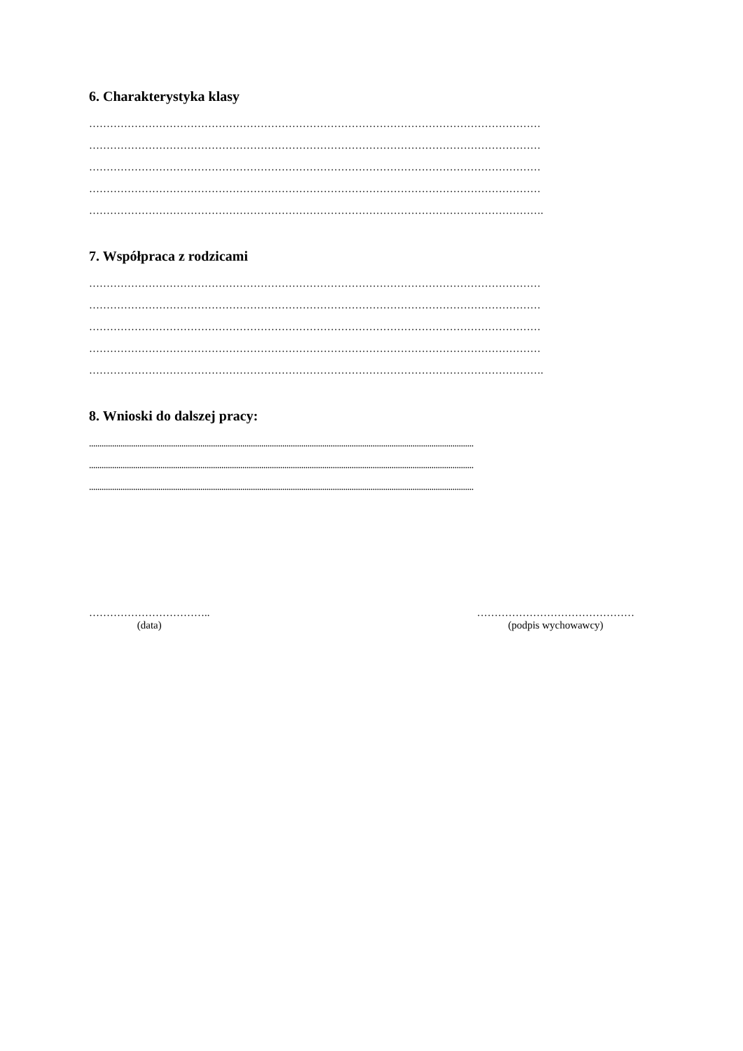6. Charakterystyka klasy
…………………………………………………………………………………………………………………
…………………………………………………………………………………………………………………
…………………………………………………………………………………………………………………
…………………………………………………………………………………………………………………
………………………………………………………………………………………………………………….
7. Współpraca z rodzicami
…………………………………………………………………………………………………………………
…………………………………………………………………………………………………………………
…………………………………………………………………………………………………………………
…………………………………………………………………………………………………………………
………………………………………………………………………………………………………………….
8. Wnioski do dalszej pracy:
.......................................................................................................................................................................................
.......................................................................................................................................................................................
.......................................................................................................................................................................................
……………………………..
(data)
………………………………………
(podpis wychowawcy)